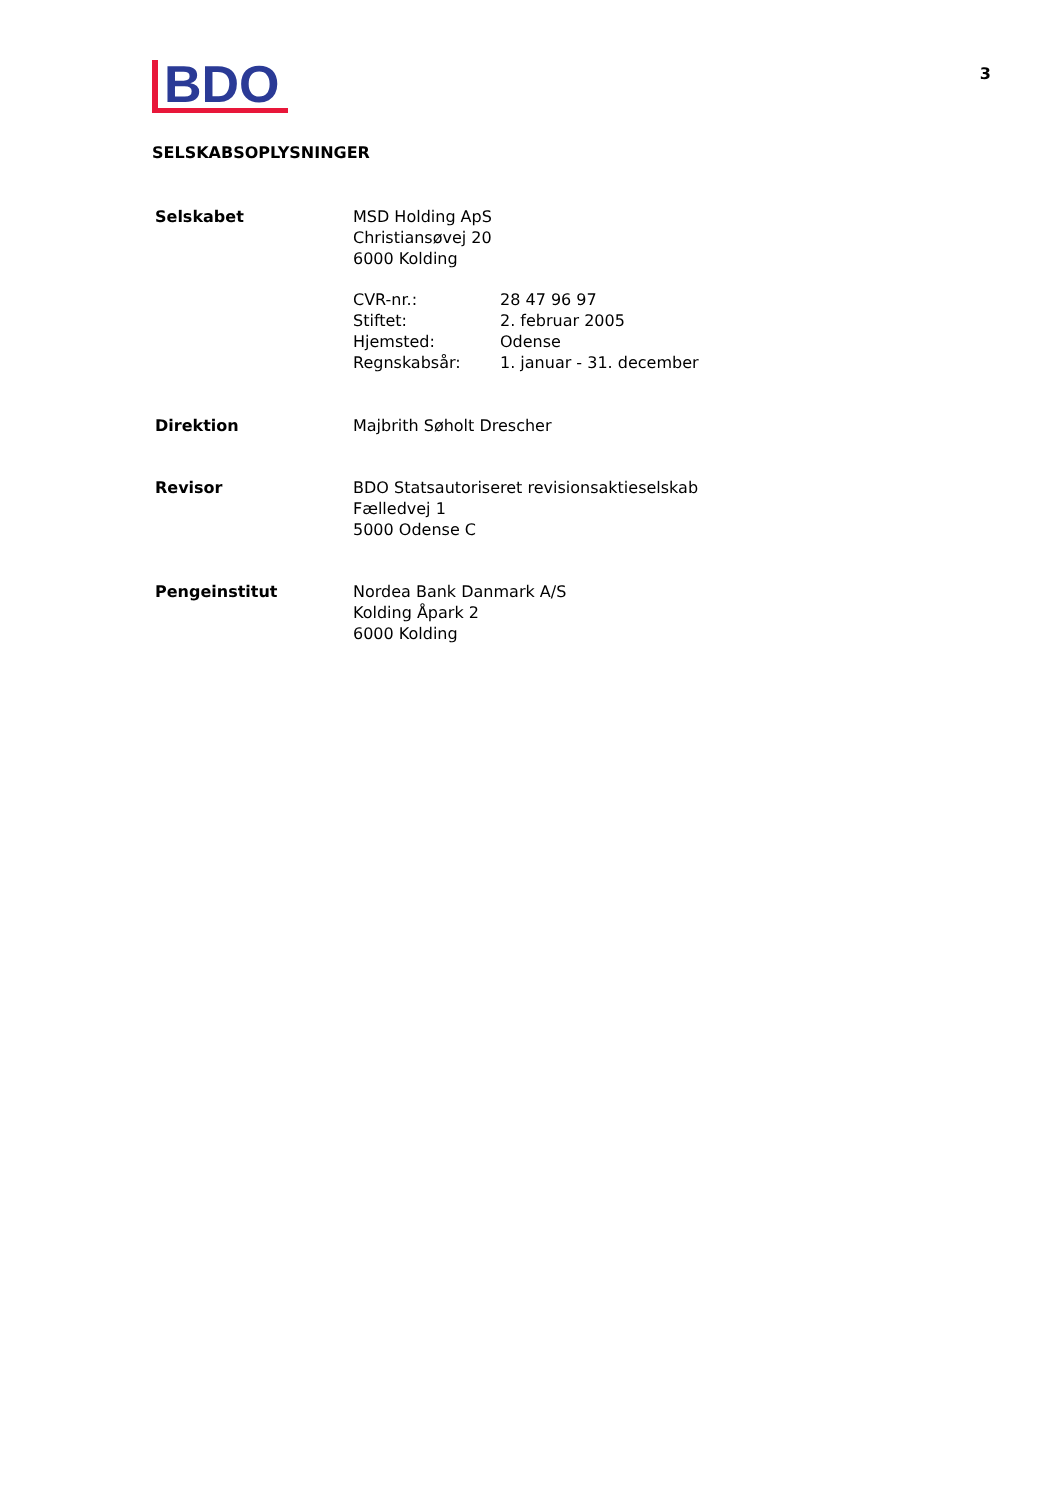BDO
3
SELSKABSOPLYSNINGER
Selskabet MSD Holding ApS
Christiansøvej 20
6000 Kolding
CVR-nr.:
28 47 96 97
Stiftet:
2. februar 2005
Hjemsted:
Odense
Regnskabsår:
1. januar - 31. december
Direktion Majbrith Søholt Drescher
Revisor BDO Statsautoriseret revisionsaktieselskab
Fælledvej 1
5000 Odense C
Pengeinstitut Nordea Bank Danmark A/S
Kolding Åpark 2
6000 Kolding